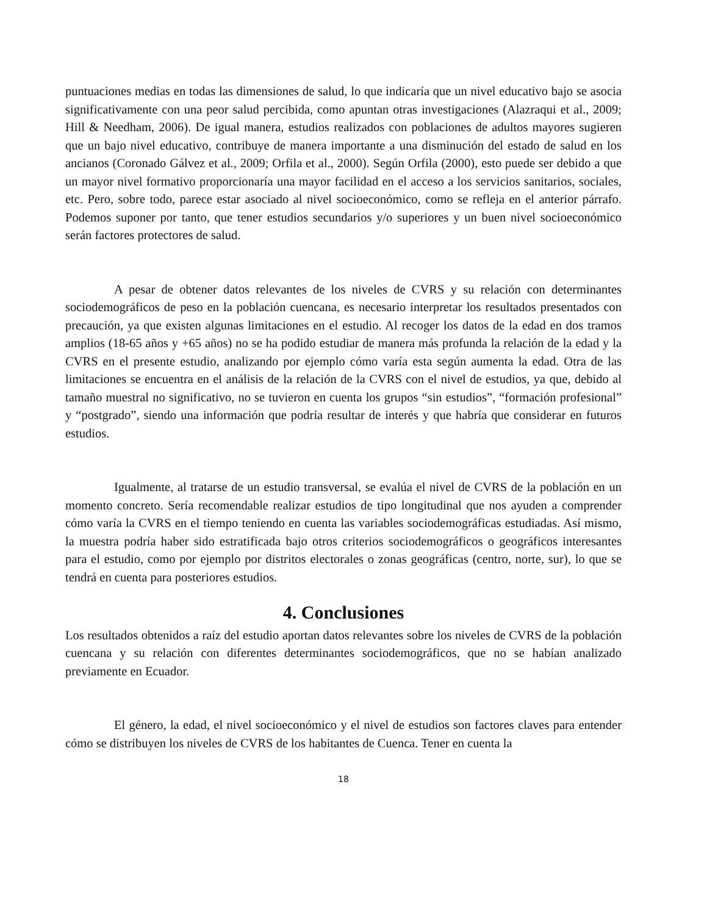puntuaciones medias en todas las dimensiones de salud, lo que indicaría que un nivel educativo bajo se asocia significativamente con una peor salud percibida, como apuntan otras investigaciones (Alazraqui et al., 2009; Hill & Needham, 2006). De igual manera, estudios realizados con poblaciones de adultos mayores sugieren que un bajo nivel educativo, contribuye de manera importante a una disminución del estado de salud en los ancianos (Coronado Gálvez et al., 2009; Orfila et al., 2000). Según Orfila (2000), esto puede ser debido a que un mayor nivel formativo proporcionaría una mayor facilidad en el acceso a los servicios sanitarios, sociales, etc. Pero, sobre todo, parece estar asociado al nivel socioeconómico, como se refleja en el anterior párrafo. Podemos suponer por tanto, que tener estudios secundarios y/o superiores y un buen nivel socioeconómico serán factores protectores de salud.
A pesar de obtener datos relevantes de los niveles de CVRS y su relación con determinantes sociodemográficos de peso en la población cuencana, es necesario interpretar los resultados presentados con precaución, ya que existen algunas limitaciones en el estudio. Al recoger los datos de la edad en dos tramos amplios (18-65 años y +65 años) no se ha podido estudiar de manera más profunda la relación de la edad y la CVRS en el presente estudio, analizando por ejemplo cómo varía esta según aumenta la edad. Otra de las limitaciones se encuentra en el análisis de la relación de la CVRS con el nivel de estudios, ya que, debido al tamaño muestral no significativo, no se tuvieron en cuenta los grupos “sin estudios”, “formación profesional” y “postgrado”, siendo una información que podría resultar de interés y que habría que considerar en futuros estudios.
Igualmente, al tratarse de un estudio transversal, se evalúa el nivel de CVRS de la población en un momento concreto. Sería recomendable realizar estudios de tipo longitudinal que nos ayuden a comprender cómo varía la CVRS en el tiempo teniendo en cuenta las variables sociodemográficas estudiadas. Así mismo, la muestra podría haber sido estratificada bajo otros criterios sociodemográficos o geográficos interesantes para el estudio, como por ejemplo por distritos electorales o zonas geográficas (centro, norte, sur), lo que se tendrá en cuenta para posteriores estudios.
4. Conclusiones
Los resultados obtenidos a raíz del estudio aportan datos relevantes sobre los niveles de CVRS de la población cuencana y su relación con diferentes determinantes sociodemográficos, que no se habían analizado previamente en Ecuador.
El género, la edad, el nivel socioeconómico y el nivel de estudios son factores claves para entender cómo se distribuyen los niveles de CVRS de los habitantes de Cuenca. Tener en cuenta la
18